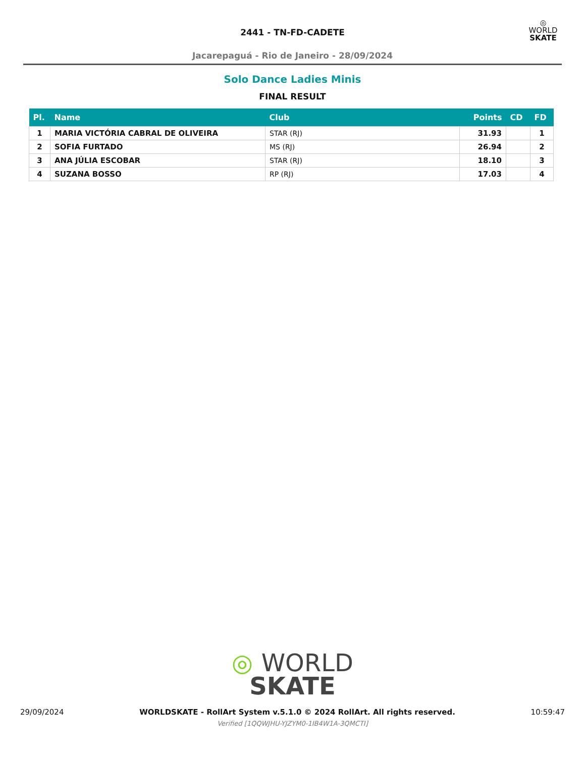2441 - TN-FD-CADETE
Jacarepaguá - Rio de Janeiro - 28/09/2024
◎
WORLD
SKATE
Solo Dance Ladies Minis
FINAL RESULT
| Pl. | Name | Club | Points | CD | FD |
| --- | --- | --- | --- | --- | --- |
| 1 | MARIA VICTÓRIA CABRAL DE OLIVEIRA | STAR (RJ) | 31.93 | | 1 |
| 2 | SOFIA FURTADO | MS (RJ) | 26.94 | | 2 |
| 3 | ANA JÚLIA ESCOBAR | STAR (RJ) | 18.10 | | 3 |
| 4 | SUZANA BOSSO | RP (RJ) | 17.03 | | 4 |
◎ WORLD
SKATE
29/09/2024 WORLDSKATE - RollArt System v.5.1.0 © 2024 RollArt. All rights reserved. 10:59:47
Verified [1QQWJHU-YJZYM0-1IB4W1A-3QMCTI]